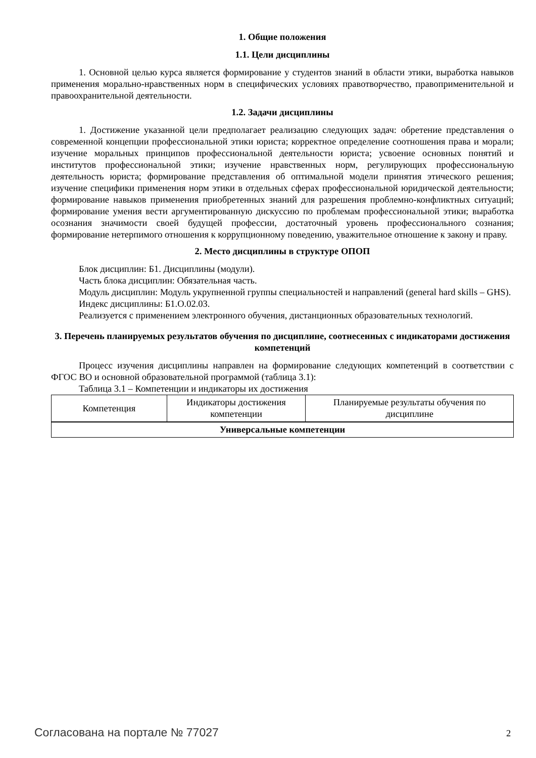1. Общие положения
1.1. Цели дисциплины
1. Основной целью курса является формирование у студентов знаний в области этики, выработка навыков применения морально-нравственных норм в специфических условиях правотворчество, правоприменительной и правоохранительной деятельности.
1.2. Задачи дисциплины
1. Достижение указанной цели предполагает реализацию следующих задач: обретение представления о современной концепции профессиональной этики юриста; корректное определение соотношения права и морали; изучение моральных принципов профессиональной деятельности юриста; усвоение основных понятий и институтов профессиональной этики; изучение нравственных норм, регулирующих профессиональную деятельность юриста; формирование представления об оптимальной модели принятия этического решения; изучение специфики применения норм этики в отдельных сферах профессиональной юридической деятельности; формирование навыков применения приобретенных знаний для разрешения проблемно-конфликтных ситуаций; формирование умения вести аргументированную дискуссию по проблемам профессиональной этики; выработка осознания значимости своей будущей профессии, достаточный уровень профессионального сознания; формирование нетерпимого отношения к коррупционному поведению, уважительное отношение к закону и праву.
2. Место дисциплины в структуре ОПОП
Блок дисциплин: Б1. Дисциплины (модули).
Часть блока дисциплин: Обязательная часть.
Модуль дисциплин: Модуль укрупненной группы специальностей и направлений (general hard skills – GHS).
Индекс дисциплины: Б1.О.02.03.
Реализуется с применением электронного обучения, дистанционных образовательных технологий.
3. Перечень планируемых результатов обучения по дисциплине, соотнесенных с индикаторами достижения компетенций
Процесс изучения дисциплины направлен на формирование следующих компетенций в соответствии с ФГОС ВО и основной образовательной программой (таблица 3.1):
Таблица 3.1 – Компетенции и индикаторы их достижения
| Компетенция | Индикаторы достижения компетенции | Планируемые результаты обучения по дисциплине |
| --- | --- | --- |
| Универсальные компетенции | | |
Согласована на портале № 77027 2